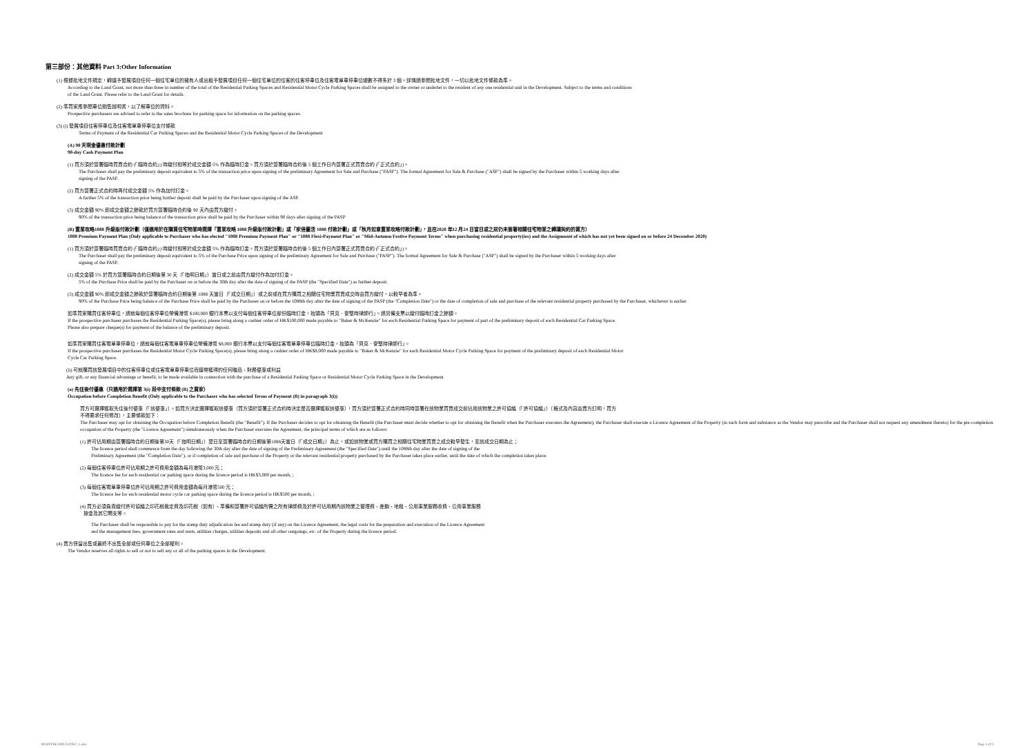第三部份：其他資料 Part 3:Other Information
(1) 根據批地文件規定，轉讓予發展項目任何一個住宅單位的擁有人或出租予發展項目任何一個住宅單位的住客的住客停車位及住客電單車停車位總數不得多於 3 個。詳情請參閱批地文件，一切以批地文件條款為準。
According to the Land Grant, not more than three in number of the total of the Residential Parking Spaces and Residential Motor Cycle Parking Spaces shall be assigned to the owner or underlet to the resident of any one residential unit in the Development. Subject to the terms and conditions
of the Land Grant. Please refer to the Land Grant for details.
(2) 準買家應參閱車位銷售說明書，以了解車位的資料。
Prospective purchasers are advised to refer to the sales brochure for parking space for information on the parking spaces.
(3) (i) 發展項目住客停車位及住客電單車停車位支付條款
Terms of Payment of the Residential Car Parking Spaces and the Residential Motor Cycle Parking Spaces of the Development
(A) 90 天現金優惠付款計劃
90-day Cash Payment Plan
(1) 買方須於簽署臨時買賣合約 (「臨時合約」) 時繳付相等於成交金額 5% 作為臨時訂金。買方須於簽署臨時合約後 5 個工作日內簽署正式買賣合約 (「正式合約」)。
The Purchaser shall pay the preliminary deposit equivalent to 5% of the transaction price upon signing of the preliminary Agreement for Sale and Purchase ("PASP"). The formal Agreement for Sale & Purchase ("ASP") shall be signed by the Purchaser within 5 working days after
signing of the PASP.
(2) 買方簽署正式合約時再付成交金額 5% 作為加付訂金。
A further 5% of the transaction price being further deposit shall be paid by the Purchaser upon signing of the ASP.
(3) 成交金額 90% 即成交金額之餘款於買方簽署臨時合約後 90 天內由買方繳付。
90% of the transaction price being balance of the transaction price shall be paid by the Purchaser within 90 days after signing of the PASP
(B) 置業攻略1088 升級版付款計劃（僅適用於在購買住宅物業時選擇「置業攻略 1088 升級版付款計劃」或「家倍靈活 1088 付款計劃」或「秋月如意置業攻略付款計劃」，且在2020 年12 月24 日當日或之前仍未簽署相關住宅物業之轉讓契約的買方）
1088 Premium Payment Plan (Only applicable to Purchaser who has elected "1088 Premium Payment Plan" or "1088 Flexi-Payment Plan" or "Mid-Autumn Festive Payment Terms" when purchasing residential property(ies) and the Assignment of which has not yet been signed on or before 24 December 2020)
(1) 買方須於簽署臨時買賣合約 (「臨時合約」) 時繳付相等於成交金額 5% 作為臨時訂金。買方須於簽署臨時合約後 5 個工作日內簽署正式買賣合約 (「正式合約」)。
The Purchaser shall pay the preliminary deposit equivalent to 5% of the Purchase Price upon signing of the preliminary Agreement for Sale and Purchase ("PASP"). The formal Agreement for Sale & Purchase ("ASP") shall be signed by the Purchaser within 5 working days after
signing of the PASP.
(2) 成交金額 5% 於買方簽署臨時合約日期後第 30 天（「指明日期」）當日或之前由買方繳付作為加付訂金。
5% of the Purchase Price shall be paid by the Purchaser on or before the 30th day after the date of signing of the PASP (the "Specified Date") as further deposit.
(3) 成交金額 90% 即成交金額之餘款於簽署臨時合約日期後第 1088 天當日（「成交日期」）或之前或在買方購買之相關住宅物業買賣成交時由買方繳付，以較早者為準。
90% of the Purchase Price being balance of the Purchase Price shall be paid by the Purchaser on or before the 1088th day after the date of signing of the PASP (the "Completion Date") or the date of completion of sale and purchase of the relevant residential property purchased by the Purchaser, whichever is earlier.
如準買家購買住客停車位，請就每個住客停車位帶備港幣 $100,000 銀行本票以支付每個住客停車位部份臨時訂金，抬頭為「貝克．麥堅時律師行」。請另備支票以繳付臨時訂金之餘額。
If the prospective purchaser purchases the Residential Parking Space(s), please bring along a cashier order of HK$100,000 made payable to "Baker & McKenzie" for each Residential Parking Space for payment of part of the preliminary deposit of each Residential Car Parking Space.
Please also prepare cheque(s) for payment of the balance of the preliminary deposit.
如準買家購買住客電單車停車位，請就每個住客電單車停車位帶備港幣 $8,000 銀行本票以支付每個住客電單車停車位臨時訂金，抬頭為「貝克．麥堅時律師行」。
If the prospective purchaser purchases the Residential Motor Cycle Parking Space(s), please bring along a cashier order of HK$8,000 made payable to "Baker & McKenzie" for each Residential Motor Cycle Parking Space for payment of the preliminary deposit of each Residential Motor
Cycle Car Parking Space.
(ii) 可就購買該發展項目中的住客停車位或住客電單車停車位而連帶獲得的任何贈品、財務優惠或利益
Any gift, or any financial advantage or benefit, to be made available in connection with the purchase of a Residential Parking Space or Residential Motor Cycle Parking Space in the Development
(a) 先住後付優惠（只適用於選擇第 3(i) 段中支付條款 (B) 之買家）
Occupation before Completion Benefit (Only applicable to the Purchaser who has selected Terms of Payment (B) in paragraph 3(i))
買方可選擇獲取先住後付優惠（「該優惠」）。如買方決定選擇獲取該優惠（買方須於簽署正式合約時決定是否選擇獲取該優惠），買方須於簽署正式合約時同時簽署在該物業買賣成交前佔用該物業之許可協議（「許可協議」）（格式及內容由賣方訂明，買方
不得要求任何修改），主要條款如下：
The Purchaser may opt for obtaining the Occupation before Completion Benefit (the "Benefit"). If the Purchaser decides to opt for obtaining the Benefit (the Purchaser must decide whether to opt for obtaining the Benefit when the Purchaser executes the Agreement), the Purchaser shall execute a Licence Agreement of the Property (in such form and substance as the Vendor may prescribe and the Purchaser shall not request any amendment thereto) for the pre-completion occupation of the Property (the "Licence Agreement") simultaneously when the Purchaser executes the Agreement, the principal terms of which are as follows:
(1) 許可佔用期由簽署臨時合約日期後第30天（「指明日期」）翌日至簽署臨時合約日期後第1088天當日（「成交日期」）為止，或如該物業或買方購買之相關住宅物業買賣之成交較早發生，至該成交日期為止；
The licence period shall commence from the day following the 30th day after the date of signing of the Preliminary Agreement (the "Specified Date") until the 1088th day after the date of signing of the
Preliminary Agreement (the "Completion Date"), or if completion of sale and purchase of the Property or the relevant residential property purchased by the Purchaser takes place earlier, until the date of which the completion takes place;
(2) 每個住客停車位許可佔用期之許可費用金額為每月港幣3,000 元；
The licence fee for each residential car parking space during the licence period is HK$3,000 per month, ;
(3) 每個住客電單車停車位許可佔用期之許可費用金額為每月港幣500 元；
The licence fee for each residential motor cycle car parking space during the licence period is HK$500 per month, ;
(4) 買方必須負責繳付許可協議之印花稅裁定費及印花稅（如有）、準備和簽署許可協議所需之所有律師費及於許可佔用期內該物業之管理費、差餉、地租、公用事業服務收費、公用事業服務
按金及其它開支等。
The Purchaser shall be responsible to pay for the stamp duty adjudication fee and stamp duty (if any) on the Licence Agreement, the legal costs for the preparation and execution of the Licence Agreement
and the management fees, government rates and rents, utilities charges, utilities deposits and all other outgoings, etc. of the Property during the licence period.
(4) 賣方保留出售或最終不出售全部或任何車位之全部權利。
The Vendor reserves all rights to sell or not to sell any or all of the parking spaces in the Development.
MAINTHCARY2522957_1.xlsx Page 3 of 3